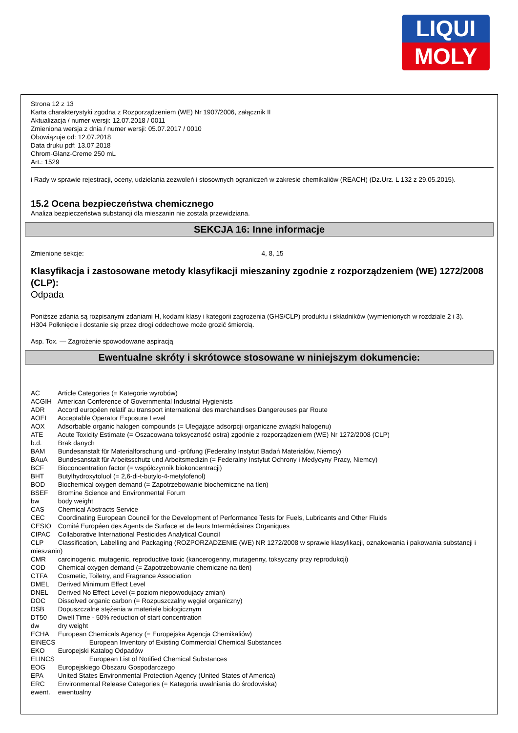LIQUI
MOLY
Strona 12 z 13
Karta charakterystyki zgodna z Rozporządzeniem (WE) Nr 1907/2006, załącznik II
Aktualizacja / numer wersji: 12.07.2018 / 0011
Zmieniona wersja z dnia / numer wersji: 05.07.2017 / 0010
Obowiązuje od: 12.07.2018
Data druku pdf: 13.07.2018
Chrom-Glanz-Creme 250 mL
Art.: 1529
i Rady w sprawie rejestracji, oceny, udzielania zezwoleń i stosownych ograniczeń w zakresie chemikaliów (REACH) (Dz.Urz. L 132 z 29.05.2015).
15.2 Ocena bezpieczeństwa chemicznego
Analiza bezpieczeństwa substancji dla mieszanin nie została przewidziana.
SEKCJA 16: Inne informacje
Zmienione sekcje: 4, 8, 15
Klasyfikacja i zastosowane metody klasyfikacji mieszaniny zgodnie z rozporządzeniem (WE) 1272/2008 (CLP):
Odpada
Poniższe zdania są rozpisanymi zdaniami H, kodami klasy i kategorii zagrożenia (GHS/CLP) produktu i składników (wymienionych w rozdziale 2 i 3).
H304 Połknięcie i dostanie się przez drogi oddechowe może grozić śmiercią.
Asp. Tox. — Zagrożenie spowodowane aspiracją
Ewentualne skróty i skrótowce stosowane w niniejszym dokumencie:
AC Article Categories (= Kategorie wyrobów)
ACGIH American Conference of Governmental Industrial Hygienists
ADR Accord européen relatif au transport international des marchandises Dangereuses par Route
AOEL Acceptable Operator Exposure Level
AOX Adsorbable organic halogen compounds (= Ulegające adsorpcji organiczne związki halogenu)
ATE Acute Toxicity Estimate (= Oszacowana toksyczność ostra) zgodnie z rozporządzeniem (WE) Nr 1272/2008 (CLP)
b.d. Brak danych
BAM Bundesanstalt für Materialforschung und -prüfung (Federalny Instytut Badań Materiałów, Niemcy)
BAuA Bundesanstalt für Arbeitsschutz und Arbeitsmedizin (= Federalny Instytut Ochrony i Medycyny Pracy, Niemcy)
BCF Bioconcentration factor (= współczynnik biokoncentracji)
BHT Butylhydroxytoluol (= 2,6-di-t-butylo-4-metylofenol)
BOD Biochemical oxygen demand (= Zapotrzebowanie biochemiczne na tlen)
BSEF Bromine Science and Environmental Forum
bw body weight
CAS Chemical Abstracts Service
CEC Coordinating European Council for the Development of Performance Tests for Fuels, Lubricants and Other Fluids
CESIO Comité Européen des Agents de Surface et de leurs Intermédiaires Organiques
CIPAC Collaborative International Pesticides Analytical Council
CLP Classification, Labelling and Packaging (ROZPORZĄDZENIE (WE) NR 1272/2008 w sprawie klasyfikacji, oznakowania i pakowania substancji i mieszanin)
CMR carcinogenic, mutagenic, reproductive toxic (kancerogenny, mutagenny, toksyczny przy reprodukcji)
COD Chemical oxygen demand (= Zapotrzebowanie chemiczne na tlen)
CTFA Cosmetic, Toiletry, and Fragrance Association
DMEL Derived Minimum Effect Level
DNEL Derived No Effect Level (= poziom niepowodujący zmian)
DOC Dissolved organic carbon (= Rozpuszczalny węgiel organiczny)
DSB Dopuszczalne stężenia w materiale biologicznym
DT50 Dwell Time - 50% reduction of start concentration
dw dry weight
ECHA European Chemicals Agency (= Europejska Agencja Chemikaliów)
EINECS European Inventory of Existing Commercial Chemical Substances
EKO Europejski Katalog Odpadów
ELINCS European List of Notified Chemical Substances
EOG Europejskiego Obszaru Gospodarczego
EPA United States Environmental Protection Agency (United States of America)
ERC Environmental Release Categories (= Kategoria uwalniania do środowiska)
ewent. ewentualny